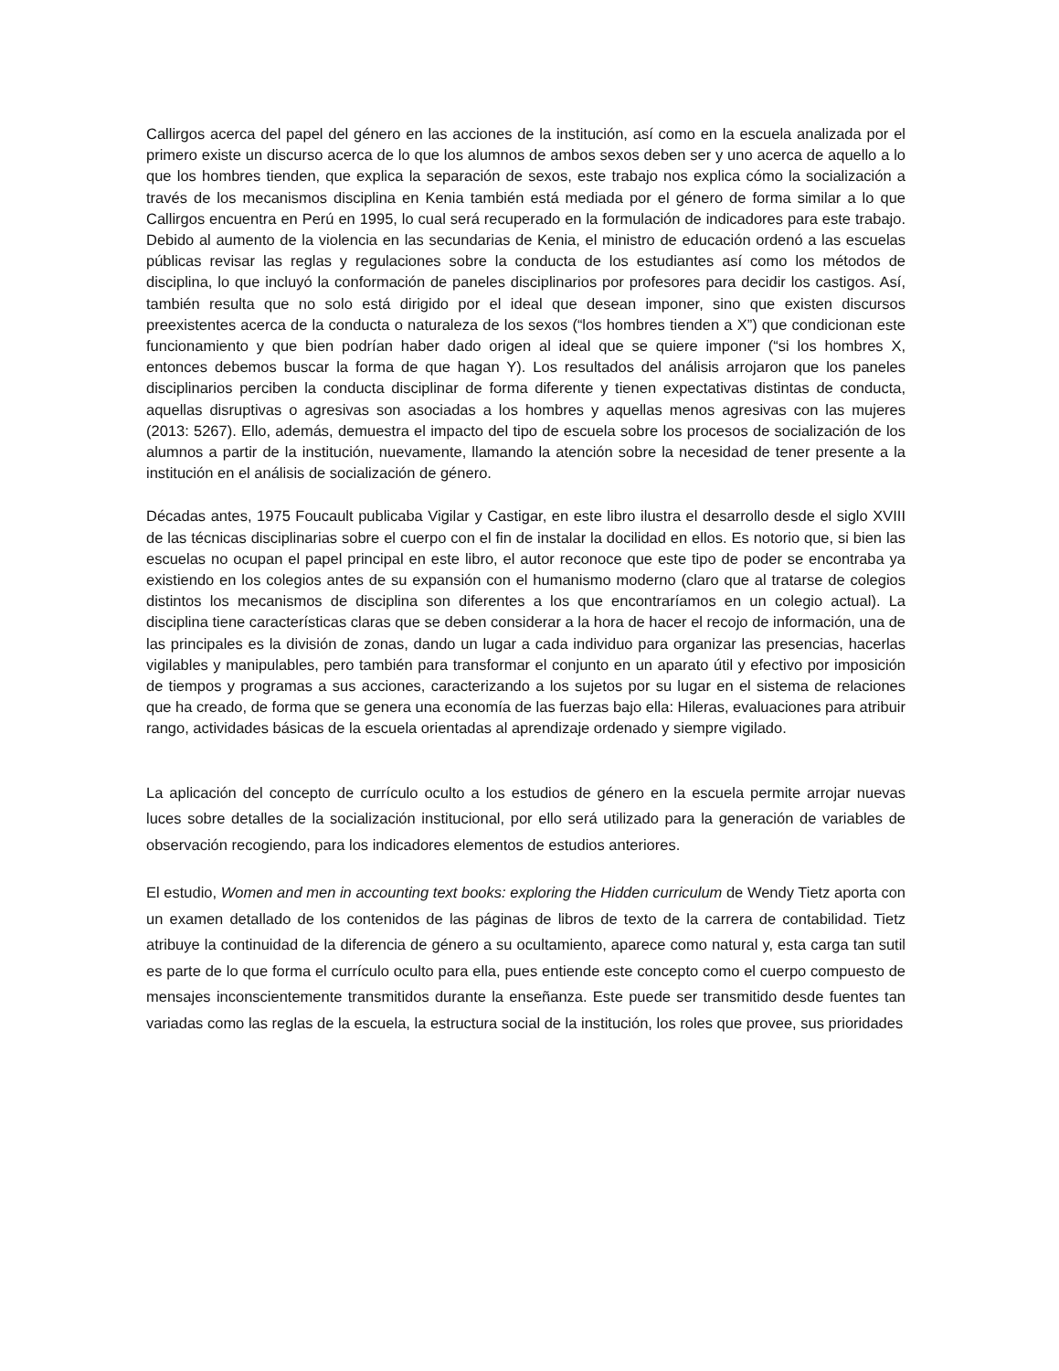Callirgos acerca del papel del género en las acciones de la institución, así como en la escuela analizada por el primero existe un discurso acerca de lo que los alumnos de ambos sexos deben ser y uno acerca de aquello a lo que los hombres tienden, que explica la separación de sexos, este trabajo nos explica cómo la socialización a través de los mecanismos disciplina en Kenia también está mediada por el género de forma similar a lo que Callirgos encuentra en Perú en 1995, lo cual será recuperado en la formulación de indicadores para este trabajo. Debido al aumento de la violencia en las secundarias de Kenia, el ministro de educación ordenó a las escuelas públicas revisar las reglas y regulaciones sobre la conducta de los estudiantes así como los métodos de disciplina, lo que incluyó la conformación de paneles disciplinarios por profesores para decidir los castigos. Así, también resulta que no solo está dirigido por el ideal que desean imponer, sino que existen discursos preexistentes acerca de la conducta o naturaleza de los sexos (“los hombres tienden a X”) que condicionan este funcionamiento y que bien podrían haber dado origen al ideal que se quiere imponer (“si los hombres X, entonces debemos buscar la forma de que hagan Y). Los resultados del análisis arrojaron que los paneles disciplinarios perciben la conducta disciplinar de forma diferente y tienen expectativas distintas de conducta, aquellas disruptivas o agresivas son asociadas a los hombres y aquellas menos agresivas con las mujeres (2013: 5267). Ello, además, demuestra el impacto del tipo de escuela sobre los procesos de socialización de los alumnos a partir de la institución, nuevamente, llamando la atención sobre la necesidad de tener presente a la institución en el análisis de socialización de género.
Décadas antes, 1975 Foucault publicaba Vigilar y Castigar, en este libro ilustra el desarrollo desde el siglo XVIII de las técnicas disciplinarias sobre el cuerpo con el fin de instalar la docilidad en ellos. Es notorio que, si bien las escuelas no ocupan el papel principal en este libro, el autor reconoce que este tipo de poder se encontraba ya existiendo en los colegios antes de su expansión con el humanismo moderno (claro que al tratarse de colegios distintos los mecanismos de disciplina son diferentes a los que encontraríamos en un colegio actual). La disciplina tiene características claras que se deben considerar a la hora de hacer el recojo de información, una de las principales es la división de zonas, dando un lugar a cada individuo para organizar las presencias, hacerlas vigilables y manipulables, pero también para transformar el conjunto en un aparato útil y efectivo por imposición de tiempos y programas a sus acciones, caracterizando a los sujetos por su lugar en el sistema de relaciones que ha creado, de forma que se genera una economía de las fuerzas bajo ella: Hileras, evaluaciones para atribuir rango, actividades básicas de la escuela orientadas al aprendizaje ordenado y siempre vigilado.
La aplicación del concepto de currículo oculto a los estudios de género en la escuela permite arrojar nuevas luces sobre detalles de la socialización institucional, por ello será utilizado para la generación de variables de observación recogiendo, para los indicadores elementos de estudios anteriores.
El estudio, Women and men in accounting text books: exploring the Hidden curriculum de Wendy Tietz aporta con un examen detallado de los contenidos de las páginas de libros de texto de la carrera de contabilidad. Tietz atribuye la continuidad de la diferencia de género a su ocultamiento, aparece como natural y, esta carga tan sutil es parte de lo que forma el currículo oculto para ella, pues entiende este concepto como el cuerpo compuesto de mensajes inconscientemente transmitidos durante la enseñanza. Este puede ser transmitido desde fuentes tan variadas como las reglas de la escuela, la estructura social de la institución, los roles que provee, sus prioridades